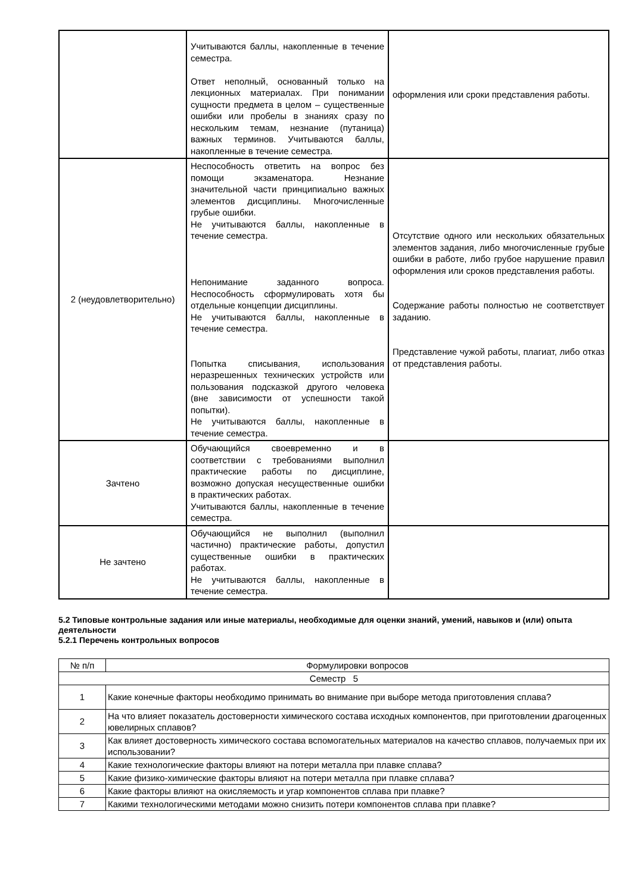| | Учитываются баллы, накопленные в течение семестра. Ответ неполный, основанный только на лекционных материалах. При понимании сущности предмета в целом – существенные ошибки или пробелы в знаниях сразу по нескольким темам, незнание (путаница) важных терминов. Учитываются баллы, накопленные в течение семестра. | оформления или сроки представления работы. |
| 2 (неудовлетворительно) | Неспособность ответить на вопрос без помощи экзаменатора. Незнание значительной части принципиально важных элементов дисциплины. Многочисленные грубые ошибки. Не учитываются баллы, накопленные в течение семестра. Непонимание заданного вопроса. Неспособность сформулировать хотя бы отдельные концепции дисциплины. Не учитываются баллы, накопленные в течение семестра. Попытка списывания, использования неразрешенных технических устройств или пользования подсказкой другого человека (вне зависимости от успешности такой попытки). Не учитываются баллы, накопленные в течение семестра. | Отсутствие одного или нескольких обязательных элементов задания, либо многочисленные грубые ошибки в работе, либо грубое нарушение правил оформления или сроков представления работы. Содержание работы полностью не соответствует заданию. Представление чужой работы, плагиат, либо отказ от представления работы. |
| Зачтено | Обучающийся своевременно и в соответствии с требованиями выполнил практические работы по дисциплине, возможно допуская несущественные ошибки в практических работах. Учитываются баллы, накопленные в течение семестра. | |
| Не зачтено | Обучающийся не выполнил (выполнил частично) практические работы, допустил существенные ошибки в практических работах. Не учитываются баллы, накопленные в течение семестра. | |
5.2 Типовые контрольные задания или иные материалы, необходимые для оценки знаний, умений, навыков и (или) опыта деятельности
5.2.1 Перечень контрольных вопросов
| № п/п | Формулировки вопросов |
| --- | --- |
| Семестр 5 | |
| 1 | Какие конечные факторы необходимо принимать во внимание при выборе метода приготовления сплава? |
| 2 | На что влияет показатель достоверности химического состава исходных компонентов, при приготовлении драгоценных ювелирных сплавов? |
| 3 | Как влияет достоверность химического состава вспомогательных материалов на качество сплавов, получаемых при их использовании? |
| 4 | Какие технологические факторы влияют на потери металла при плавке сплава? |
| 5 | Какие физико-химические факторы влияют на потери металла при плавке сплава? |
| 6 | Какие факторы влияют на окисляемость и угар компонентов сплава при плавке? |
| 7 | Какими технологическими методами можно снизить потери компонентов сплава при плавке? |